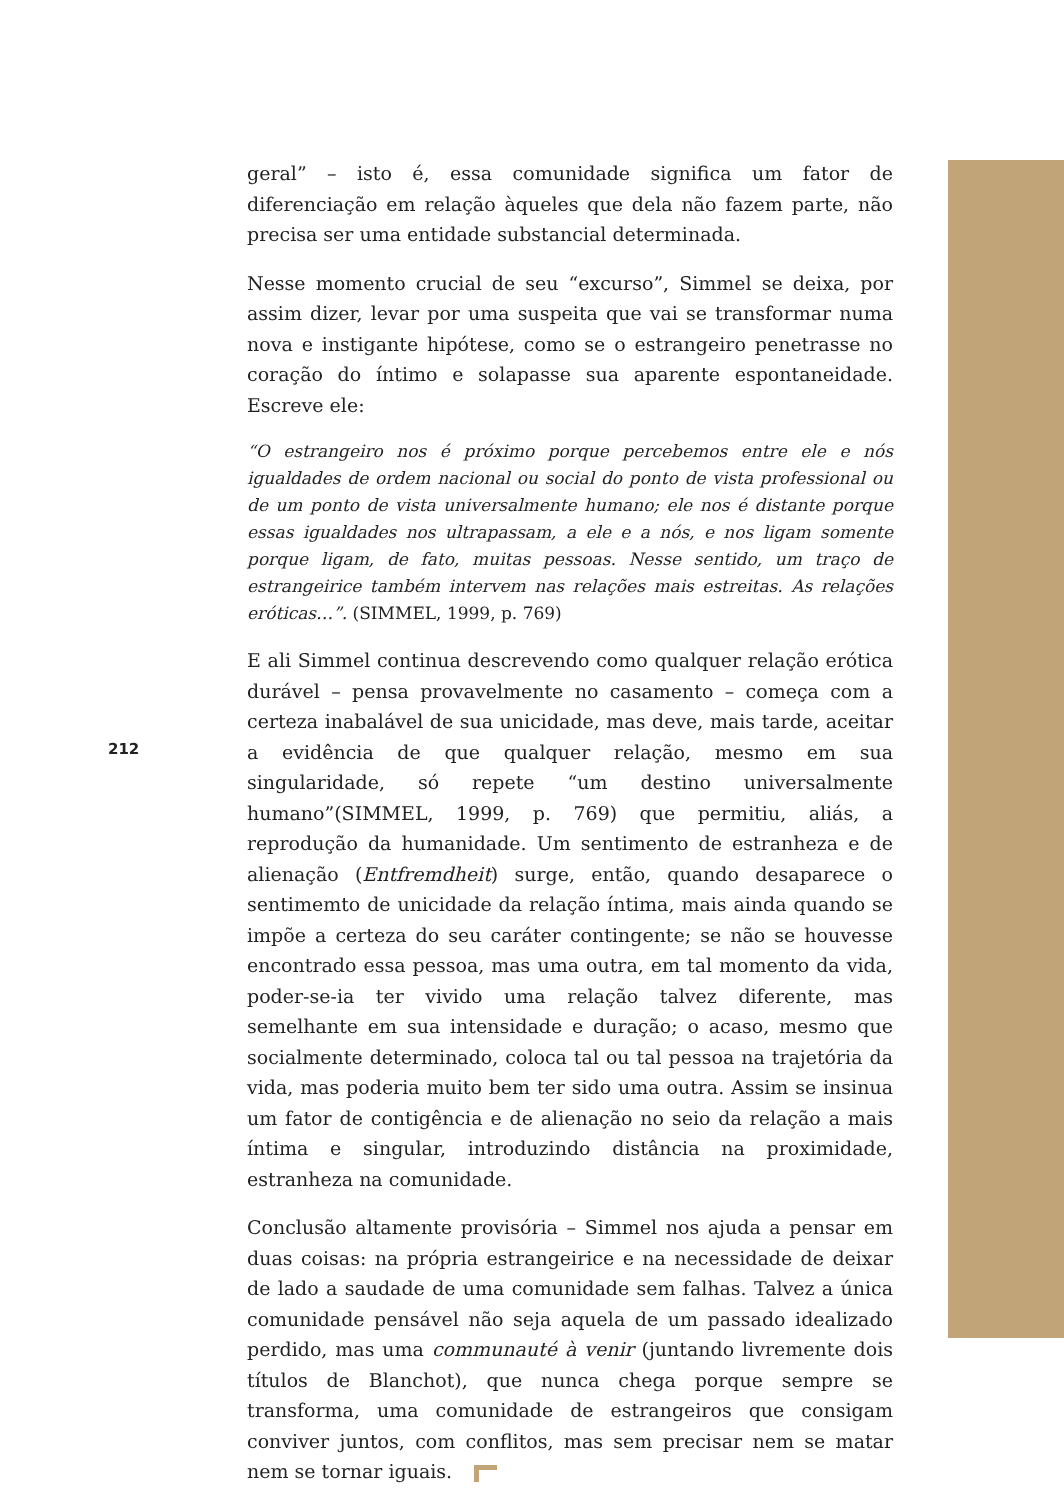geral” – isto é, essa comunidade significa um fator de diferenciação em relação àqueles que dela não fazem parte, não precisa ser uma entidade substancial determinada.
Nesse momento crucial de seu “excurso”, Simmel se deixa, por assim dizer, levar por uma suspeita que vai se transformar numa nova e instigante hipótese, como se o estrangeiro penetrasse no coração do íntimo e solapasse sua aparente espontaneidade. Escreve ele:
“O estrangeiro nos é próximo porque percebemos entre ele e nós igualdades de ordem nacional ou social do ponto de vista professional ou de um ponto de vista universalmente humano; ele nos é distante porque essas igualdades nos ultrapassam, a ele e a nós, e nos ligam somente porque ligam, de fato, muitas pessoas. Nesse sentido, um traço de estrangeirice também intervem nas relações mais estreitas. As relações eróticas…”. (SIMMEL, 1999, p. 769)
E ali Simmel continua descrevendo como qualquer relação erótica durável – pensa provavelmente no casamento – começa com a certeza inabalável de sua unicidade, mas deve, mais tarde, aceitar a evidência de que qualquer relação, mesmo em sua singularidade, só repete “um destino universalmente humano”(SIMMEL, 1999, p. 769) que permitiu, aliás, a reprodução da humanidade. Um sentimento de estranheza e de alienação (Entfremdheit) surge, então, quando desaparece o sentimemto de unicidade da relação íntima, mais ainda quando se impõe a certeza do seu caráter contingente; se não se houvesse encontrado essa pessoa, mas uma outra, em tal momento da vida, poder-se-ia ter vivido uma relação talvez diferente, mas semelhante em sua intensidade e duração; o acaso, mesmo que socialmente determinado, coloca tal ou tal pessoa na trajetória da vida, mas poderia muito bem ter sido uma outra. Assim se insinua um fator de contigência e de alienação no seio da relação a mais íntima e singular, introduzindo distância na proximidade, estranheza na comunidade.
Conclusão altamente provisória – Simmel nos ajuda a pensar em duas coisas: na própria estrangeirice e na necessidade de deixar de lado a saudade de uma comunidade sem falhas. Talvez a única comunidade pensável não seja aquela de um passado idealizado perdido, mas uma communauté à venir (juntando livremente dois títulos de Blanchot), que nunca chega porque sempre se transforma, uma comunidade de estrangeiros que consigam conviver juntos, com conflitos, mas sem precisar nem se matar nem se tornar iguais.
212